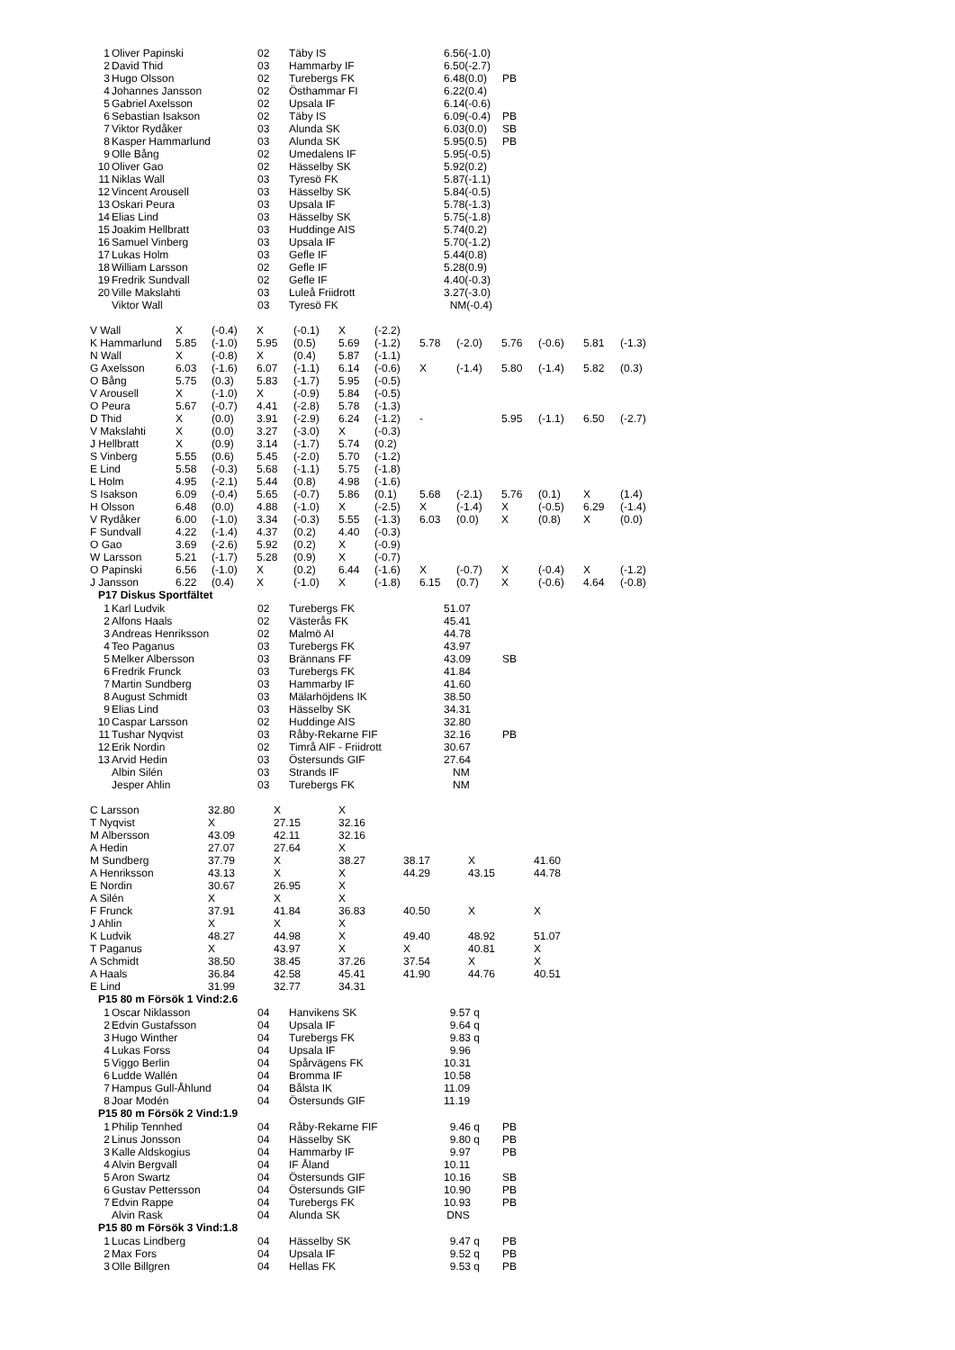| 1 | Oliver Papinski | 02 | Täby IS | 6.56(-1.0) | |
| 2 | David Thid | 03 | Hammarby IF | 6.50(-2.7) | |
| 3 | Hugo Olsson | 02 | Turebergs FK | 6.48(0.0) | PB |
| 4 | Johannes Jansson | 02 | Östhammar FI | 6.22(0.4) | |
| 5 | Gabriel Axelsson | 02 | Upsala IF | 6.14(-0.6) | |
| 6 | Sebastian Isakson | 02 | Täby IS | 6.09(-0.4) | PB |
| 7 | Viktor Rydåker | 03 | Alunda SK | 6.03(0.0) | SB |
| 8 | Kasper Hammarlund | 03 | Alunda SK | 5.95(0.5) | PB |
| 9 | Olle Bång | 02 | Umedalens IF | 5.95(-0.5) | |
| 10 | Oliver Gao | 02 | Hässelby SK | 5.92(0.2) | |
| 11 | Niklas Wall | 03 | Tyresö FK | 5.87(-1.1) | |
| 12 | Vincent Arousell | 03 | Hässelby SK | 5.84(-0.5) | |
| 13 | Oskari Peura | 03 | Upsala IF | 5.78(-1.3) | |
| 14 | Elias Lind | 03 | Hässelby SK | 5.75(-1.8) | |
| 15 | Joakim Hellbratt | 03 | Huddinge AIS | 5.74(0.2) | |
| 16 | Samuel Vinberg | 03 | Upsala IF | 5.70(-1.2) | |
| 17 | Lukas Holm | 03 | Gefle IF | 5.44(0.8) | |
| 18 | William Larsson | 02 | Gefle IF | 5.28(0.9) | |
| 19 | Fredrik Sundvall | 02 | Gefle IF | 4.40(-0.3) | |
| 20 | Ville Makslahti | 03 | Luleå Friidrott | 3.27(-3.0) | |
| | Viktor Wall | 03 | Tyresö FK | NM(-0.4) | |
| V Wall | X | (-0.4) | X | (-0.1) | X | (-2.2) | | | | | | |
| K Hammarlund | 5.85 | (-1.0) | 5.95 | (0.5) | 5.69 | (-1.2) | 5.78 | (-2.0) | 5.76 | (-0.6) | 5.81 | (-1.3) |
| N Wall | X | (-0.8) | X | (0.4) | 5.87 | (-1.1) | | | | | | |
| G Axelsson | 6.03 | (-1.6) | 6.07 | (-1.1) | 6.14 | (-0.6) | X | (-1.4) | 5.80 | (-1.4) | 5.82 | (0.3) |
| O Bång | 5.75 | (0.3) | 5.83 | (-1.7) | 5.95 | (-0.5) | | | | | | |
| V Arousell | X | (-1.0) | X | (-0.9) | 5.84 | (-0.5) | | | | | | |
| O Peura | 5.67 | (-0.7) | 4.41 | (-2.8) | 5.78 | (-1.3) | | | | | | |
| D Thid | X | (0.0) | 3.91 | (-2.9) | 6.24 | (-1.2) | - | | 5.95 | (-1.1) | 6.50 | (-2.7) |
| V Makslahti | X | (0.0) | 3.27 | (-3.0) | X | (-0.3) | | | | | | |
| J Hellbratt | X | (0.9) | 3.14 | (-1.7) | 5.74 | (0.2) | | | | | | |
| S Vinberg | 5.55 | (0.6) | 5.45 | (-2.0) | 5.70 | (-1.2) | | | | | | |
| E Lind | 5.58 | (-0.3) | 5.68 | (-1.1) | 5.75 | (-1.8) | | | | | | |
| L Holm | 4.95 | (-2.1) | 5.44 | (0.8) | 4.98 | (-1.6) | | | | | | |
| S Isakson | 6.09 | (-0.4) | 5.65 | (-0.7) | 5.86 | (0.1) | 5.68 | (-2.1) | 5.76 | (0.1) | X | (1.4) |
| H Olsson | 6.48 | (0.0) | 4.88 | (-1.0) | X | (-2.5) | X | (-1.4) | X | (-0.5) | 6.29 | (-1.4) |
| V Rydåker | 6.00 | (-1.0) | 3.34 | (-0.3) | 5.55 | (-1.3) | 6.03 | (0.0) | X | (0.8) | X | (0.0) |
| F Sundvall | 4.22 | (-1.4) | 4.37 | (0.2) | 4.40 | (-0.3) | | | | | | |
| O Gao | 3.69 | (-2.6) | 5.92 | (0.2) | X | (-0.9) | | | | | | |
| W Larsson | 5.21 | (-1.7) | 5.28 | (0.9) | X | (-0.7) | | | | | | |
| O Papinski | 6.56 | (-1.0) | X | (0.2) | 6.44 | (-1.6) | X | (-0.7) | X | (-0.4) | X | (-1.2) |
| J Jansson | 6.22 | (0.4) | X | (-1.0) | X | (-1.8) | 6.15 | (0.7) | X | (-0.6) | 4.64 | (-0.8) |
P17 Diskus Sportfältet
| 1 | Karl Ludvik | 02 | Turebergs FK | 51.07 | |
| 2 | Alfons Haals | 02 | Västerås FK | 45.41 | |
| 3 | Andreas Henriksson | 02 | Malmö AI | 44.78 | |
| 4 | Teo Paganus | 03 | Turebergs FK | 43.97 | |
| 5 | Melker Albersson | 03 | Brännans FF | 43.09 | SB |
| 6 | Fredrik Frunck | 03 | Turebergs FK | 41.84 | |
| 7 | Martin Sundberg | 03 | Hammarby IF | 41.60 | |
| 8 | August Schmidt | 03 | Mälarhöjdens IK | 38.50 | |
| 9 | Elias Lind | 03 | Hässelby SK | 34.31 | |
| 10 | Caspar Larsson | 02 | Huddinge AIS | 32.80 | |
| 11 | Tushar Nyqvist | 03 | Råby-Rekarne FIF | 32.16 | PB |
| 12 | Erik Nordin | 02 | Timrå AIF - Friidrott | 30.67 | |
| 13 | Arvid Hedin | 03 | Östersunds GIF | 27.64 | |
| | Albin Silén | 03 | Strands IF | NM | |
| | Jesper Ahlin | 03 | Turebergs FK | NM | |
| C Larsson | 32.80 | X | X | | | |
| T Nyqvist | X | 27.15 | 32.16 | | | |
| M Albersson | 43.09 | 42.11 | 32.16 | | | |
| A Hedin | 27.07 | 27.64 | X | | | |
| M Sundberg | 37.79 | X | 38.27 | 38.17 | X | 41.60 |
| A Henriksson | 43.13 | X | X | 44.29 | 43.15 | 44.78 |
| E Nordin | 30.67 | 26.95 | X | | | |
| A Silén | X | X | X | | | |
| F Frunck | 37.91 | 41.84 | 36.83 | 40.50 | X | X |
| J Ahlin | X | X | X | | | |
| K Ludvik | 48.27 | 44.98 | X | 49.40 | 48.92 | 51.07 |
| T Paganus | X | 43.97 | X | X | 40.81 | X |
| A Schmidt | 38.50 | 38.45 | 37.26 | 37.54 | X | X |
| A Haals | 36.84 | 42.58 | 45.41 | 41.90 | 44.76 | 40.51 |
| E Lind | 31.99 | 32.77 | 34.31 | | | |
P15 80 m Försök 1 Vind:2.6
| 1 | Oscar Niklasson | 04 | Hanvikens SK | 9.57 q | |
| 2 | Edvin Gustafsson | 04 | Upsala IF | 9.64 q | |
| 3 | Hugo Winther | 04 | Turebergs FK | 9.83 q | |
| 4 | Lukas Forss | 04 | Upsala IF | 9.96 | |
| 5 | Viggo Berlin | 04 | Spårvägens FK | 10.31 | |
| 6 | Ludde Wallén | 04 | Bromma IF | 10.58 | |
| 7 | Hampus Gull-Åhlund | 04 | Bålsta IK | 11.09 | |
| 8 | Joar Modén | 04 | Östersunds GIF | 11.19 | |
P15 80 m Försök 2 Vind:1.9
| 1 | Philip Tennhed | 04 | Råby-Rekarne FIF | 9.46 q | PB |
| 2 | Linus Jonsson | 04 | Hässelby SK | 9.80 q | PB |
| 3 | Kalle Aldskogius | 04 | Hammarby IF | 9.97 | PB |
| 4 | Alvin Bergvall | 04 | IF Åland | 10.11 | |
| 5 | Aron Swartz | 04 | Östersunds GIF | 10.16 | SB |
| 6 | Gustav Pettersson | 04 | Östersunds GIF | 10.90 | PB |
| 7 | Edvin Rappe | 04 | Turebergs FK | 10.93 | PB |
| | Alvin Rask | 04 | Alunda SK | DNS | |
P15 80 m Försök 3 Vind:1.8
| 1 | Lucas Lindberg | 04 | Hässelby SK | 9.47 q | PB |
| 2 | Max Fors | 04 | Upsala IF | 9.52 q | PB |
| 3 | Olle Billgren | 04 | Hellas FK | 9.53 q | PB |